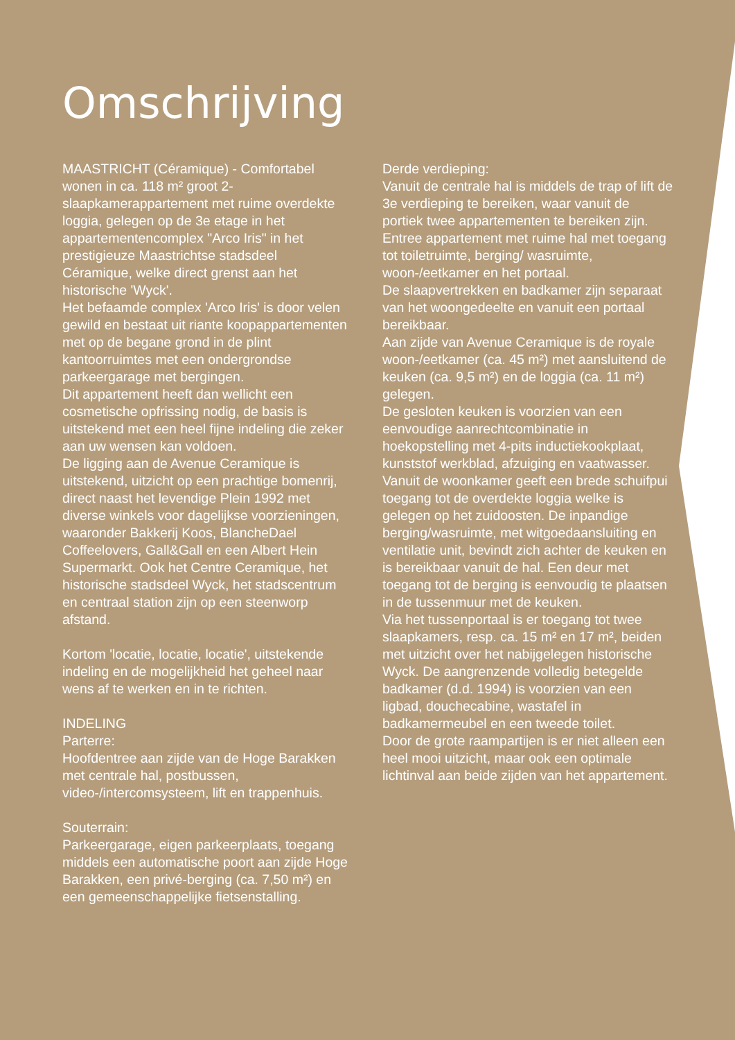Omschrijving
MAASTRICHT (Céramique) - Comfortabel wonen in ca. 118 m² groot 2-slaapkamerappartement met ruime overdekte loggia, gelegen op de 3e etage in het appartementencomplex "Arco Iris" in het prestigieuze Maastrichtse stadsdeel Céramique, welke direct grenst aan het historische 'Wyck'.
Het befaamde complex 'Arco Iris' is door velen gewild en bestaat uit riante koopappartementen met op de begane grond in de plint kantoorruimtes met een ondergrondse parkeergarage met bergingen.
Dit appartement heeft dan wellicht een cosmetische opfrissing nodig, de basis is uitstekend met een heel fijne indeling die zeker aan uw wensen kan voldoen.
De ligging aan de Avenue Ceramique is uitstekend, uitzicht op een prachtige bomenrij, direct naast het levendige Plein 1992 met diverse winkels voor dagelijkse voorzieningen, waaronder Bakkerij Koos, BlancheDael Coffeelovers, Gall&Gall en een Albert Hein Supermarkt. Ook het Centre Ceramique, het historische stadsdeel Wyck, het stadscentrum en centraal station zijn op een steenworp afstand.
Kortom 'locatie, locatie, locatie', uitstekende indeling en de mogelijkheid het geheel naar wens af te werken en in te richten.
INDELING
Parterre:
Hoofdentree aan zijde van de Hoge Barakken met centrale hal, postbussen, video-/intercomsysteem, lift en trappenhuis.
Souterrain:
Parkeergarage, eigen parkeerplaats, toegang middels een automatische poort aan zijde Hoge Barakken, een privé-berging (ca. 7,50 m²) en een gemeenschappelijke fietsenstalling.
Derde verdieping:
Vanuit de centrale hal is middels de trap of lift de 3e verdieping te bereiken, waar vanuit de portiek twee appartementen te bereiken zijn.
Entree appartement met ruime hal met toegang tot toiletruimte, berging/ wasruimte, woon-/eetkamer en het portaal.
De slaapvertrekken en badkamer zijn separaat van het woongedeelte en vanuit een portaal bereikbaar.
Aan zijde van Avenue Ceramique is de royale woon-/eetkamer (ca. 45 m²) met aansluitend de keuken (ca. 9,5 m²) en de loggia (ca. 11 m²) gelegen.
De gesloten keuken is voorzien van een eenvoudige aanrechtcombinatie in hoekopstelling met 4-pits inductiekookplaat, kunststof werkblad, afzuiging en vaatwasser.
Vanuit de woonkamer geeft een brede schuifpui toegang tot de overdekte loggia welke is gelegen op het zuidoosten. De inpandige berging/wasruimte, met witgoedaansluiting en ventilatie unit, bevindt zich achter de keuken en is bereikbaar vanuit de hal. Een deur met toegang tot de berging is eenvoudig te plaatsen in de tussenmuur met de keuken.
Via het tussenportaal is er toegang tot twee slaapkamers, resp. ca. 15 m² en 17 m², beiden met uitzicht over het nabijgelegen historische Wyck. De aangrenzende volledig betegelde badkamer (d.d. 1994) is voorzien van een ligbad, douchecabine, wastafel in badkamermeubel en een tweede toilet.
Door de grote raampartijen is er niet alleen een heel mooi uitzicht, maar ook een optimale lichtinval aan beide zijden van het appartement.